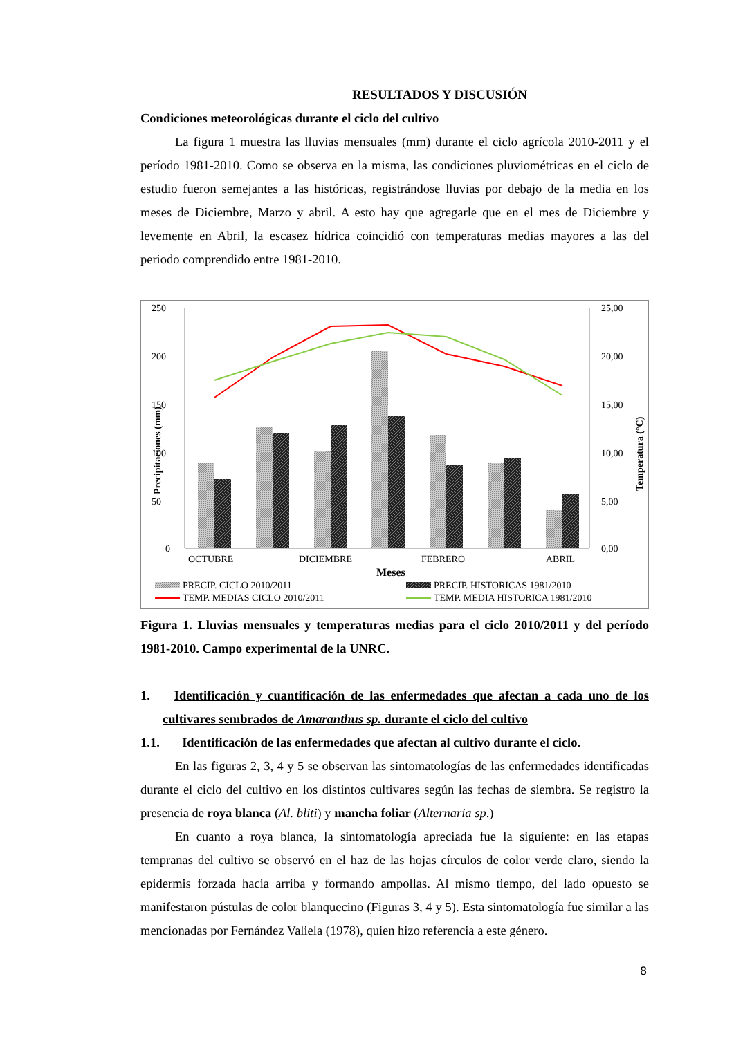RESULTADOS Y DISCUSIÓN
Condiciones meteorológicas durante el ciclo del cultivo
La figura 1 muestra las lluvias mensuales (mm) durante el ciclo agrícola 2010-2011 y el período 1981-2010. Como se observa en la misma, las condiciones pluviométricas en el ciclo de estudio fueron semejantes a las históricas, registrándose lluvias por debajo de la media en los meses de Diciembre, Marzo y abril. A esto hay que agregarle que en el mes de Diciembre y levemente en Abril, la escasez hídrica coincidió con temperaturas medias mayores a las del periodo comprendido entre 1981-2010.
250
200
150
100
50
0
25,00
20,00
15,00
10,00
5,00
0,00
Precipitaciones (mm)
Temperatura (°C)
OCTUBRE
DICIEMBRE
FEBRERO
ABRIL
Meses
PRECIP. CICLO 2010/2011
PRECIP. HISTORICAS 1981/2010
TEMP. MEDIAS CICLO 2010/2011
TEMP. MEDIA HISTORICA 1981/2010
Figura 1. Lluvias mensuales y temperaturas medias para el ciclo 2010/2011 y del período 1981-2010. Campo experimental de la UNRC.
1. Identificación y cuantificación de las enfermedades que afectan a cada uno de los cultivares sembrados de Amaranthus sp. durante el ciclo del cultivo
1.1. Identificación de las enfermedades que afectan al cultivo durante el ciclo.
En las figuras 2, 3, 4 y 5 se observan las sintomatologías de las enfermedades identificadas durante el ciclo del cultivo en los distintos cultivares según las fechas de siembra. Se registro la presencia de roya blanca (Al. bliti) y mancha foliar (Alternaria sp.)
En cuanto a roya blanca, la sintomatología apreciada fue la siguiente: en las etapas tempranas del cultivo se observó en el haz de las hojas círculos de color verde claro, siendo la epidermis forzada hacia arriba y formando ampollas. Al mismo tiempo, del lado opuesto se manifestaron pústulas de color blanquecino (Figuras 3, 4 y 5). Esta sintomatología fue similar a las mencionadas por Fernández Valiela (1978), quien hizo referencia a este género.
8